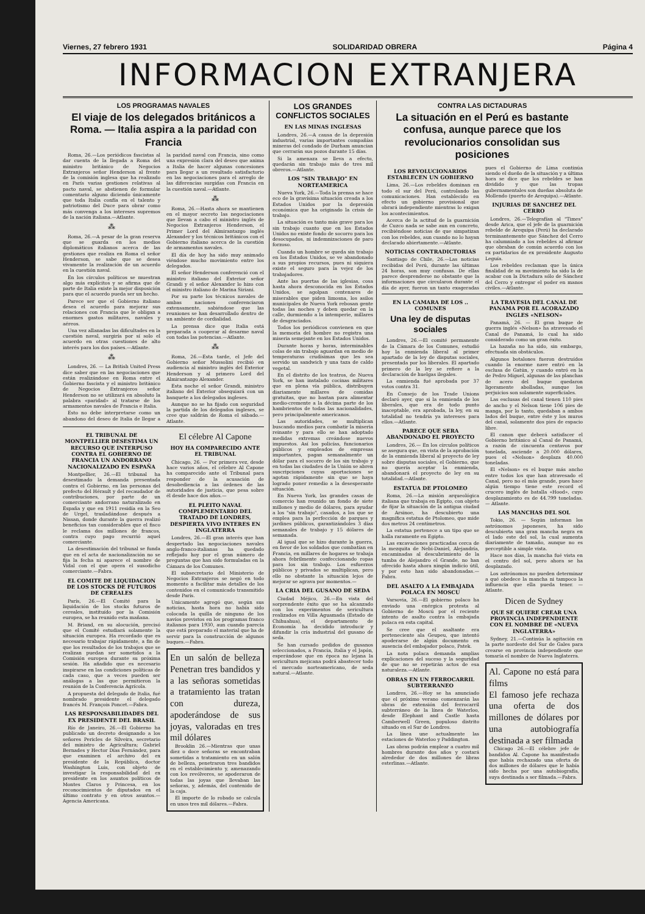Viernes, 27 febrero 1931 SOLIDARIDAD OBRERA Página 4
INFORMACION EXTRANJERA
LOS PROGRAMAS NAVALES
El viaje de los delegados británicos a Roma. — Italia aspira a la paridad con Francia
Roma, 26.—Los periódicos fascistas al dar cuenta de la llegada a Roma del ministro británico de Negocios Extranjeros señor Henderson al frente de la comisión inglesa que ha realizado en París varias gestiones relativas al pacto naval, se abstienen de formular comentario alguno diciendo únicamente que toda Italia confía en el talento y patriotismo del Duce para obrar como más convenga a los intereses supremos de la nación italiana.—Atlante.
⁂
Roma, 26.—A pesar de la gran reserva que se guarda en los medios diplomáticos italianos acerca de las gestiones que realiza en Roma el señor Henderson, se sabe que se desea vivamente la realización de un acuerdo en la cuestión naval.
En los círculos políticos se muestran algo más explícitos y se afirma que de parte de Italia existe la mejor disposición para que el acuerdo pueda ser un hecho.
Parece ser que el Gobierno italiano desea el acuerdo para mejorar sus relaciones con Francia que le obligan a enormes gastos militares, navales y aéreos.
Una vez allanadas las dificultades en la cuestión naval, surgiría por sí solo el acuerdo en otras cuestiones de alto interés para los dos países.—Atlante.
⁂
Londres, 26. — La British United Press dice saber que en las negociaciones que están realizándose en Roma entre el Gobierno fascista y el ministro británico de Negocios Extranjeros señor Henderson no se utilizará en absoluto la palabra «paridad» al tratarse de los armamentos navales de Francia e Italia.
Esto no debe interpretarse como un abandono del deseo de Italia de llegar a la paridad naval con Francia, sino como una expresión clara del deseo que anima a Italia de hacer algunas concesiones para llegar a un resultado satisfactorio en las negociaciones para el arreglo de las diferencias surgidas con Francia en la cuestión naval.—Atlante.
⁂
Roma, 26.—Hasta ahora se mantienen en el mayor secreto las negociaciones que llevan a cabo el ministro inglés de Negocios Extranjeros Henderson, el Primer Lord del Almirantazgo inglés Alexander y los técnicos británicos con el Gobierno italiano acerca de la cuestión de armamentos navales.
El día de hoy ha sido muy animado viéndose mucho movimiento entre los delegados.
El señor Henderson conferenció con el ministro italiano del Exterior señor Grandi y el señor Alexander lo hizo con el ministro italiano de Marina Siriani.
Por su parte los técnicos navales de ambas naciones conferenciaron extensamente, sabiéndose que las reuniones se han desarrollado dentro de un ambiente de cordialidad.
La prensa dice que Italia está preparada a cooperar al desarme naval con todas las potencias.—Atlante.
⁂
Roma, 26.—Esta tarde, el Jefe del Gobierno señor Mussolini recibió en audiencia al ministro inglés del Exterior Henderson y al primero Lord del Almirantazgo Alexander.
Esta noche el señor Grandi, ministro italiano del Exterior obsequiará con un banquete a los delegados ingleses.
Aunque no se ha fijado con seguridad la partida de los delegados ingleses, se cree que saldrán de Roma el sábado.—Atlante.
EL TRIBUNAL DE MONTPELLIER DESESTIMA UN RECURSO QUE INTERPUSO CONTRA EL GOBIERNO DE FRANCIA UN ANDORRANO NACIONALIZADO EN ESPAÑA
Montpellier, 26.—El tribunal ha desestimado la demanda presentada contra el Gobierno, en las personas del prefecto del Hérault y del recaudador de contribuciones, por parte de un comerciante andorrano naturalizado en España y que en 1911 residía en la Seo de Urgel, trasladándose después a Nissan, donde durante la guerra realizó beneficios tan considerables que el fisco le reclama dos millones de francos, contra cuyo pago recurrió aquel comerciante.
La desestimación del tribunal se funda que en el acta de nacionalización no se fija la fecha ni aparece el nombre de Vidal con el que opera el susodicho comerciante.—Fabra.
EL COMITE DE LIQUIDACION DE LOS STOCKS DE FUTUROS DE CEREALES
París, 26.—El Comité para la liquidación de los stocks futuros de cereales, instituído por la Comisión europea, se ha reunido esta mañana.
M. Briand, en su alocución, precisó que el Comité estudiará solamente la situación europea. Ha recordado que es necesario trabajar rápidamente, a fin de que los resultados de los trabajos que se realizan puedan ser sometidos a la Comisión europea durante su próxima sesión. Ha añadido que es necesario inspirarse en las condiciones políticas de cada caso, que a veces pueden ser análogas a las que permitieron la reunión de la Conferencia Agrícola.
A propuesta del delegado de Italia, fué nombrado presidente el delegado francés M. François Poncet.—Fabra.
LAS RESPONSABILIDADES DEL EX PRESIDENTE DEL BRASIL
Río de Janeiro, 26.—El Gobierno ha publicado un decreto designando a los señores Pericles de Silveira, secretario del ministro de Agricultura; Gabriel Bernades y Hector Días Fernández, para que examinen el archivo del ex presidente de la República, doctor Washington Luis, con objeto de investigar la responsabilidad del ex presidente en los asuntos políticos de Montes Claros y Princesa, en los reconocimientos de diputados en el último contrato y en otros asuntos.—Agencia Americana.
El célebre Al Capone
HOY HA COMPARECIDO ANTE EL TRIBUNAL
Chicago, 26. — Por primera vez, desde hace varios años, el célebre Al Capone ha comparecido ante el Tribunal para responder de la acusación de desobediencia a las órdenes de las autoridades de justicia, que pesa sobre él desde hace dos años.—
EL PLEITO NAVAL COMPLEMENTARIO DEL TRATADO DE LONDRES, DESPIERTA VIVO INTERES EN INGLATERRA
Londres, 26.—El gran interés que han despertado las negociaciones navales anglo-franco-italianas ha quedado reflejado hoy por el gran número de preguntas que han sido formuladas en la Cámara de los Comunes.
El subsecretario del Ministerio de Negocios Extranjeros se negó en todo momento a facilitar más detalles de los contenidos en el comunicado transmitido desde París.
Unicamente agregó que, según sus noticias, hasta hora no había sido colocada la quilla de ninguno de los navíos previstos en los programas franco italianos para 1930, aun cuando parecía que está preparado el material que ha de servir para la construcción de algunos buques.—Fabra.
En un salón de belleza Penetran tres bandidos y a las señoras sometidas a tratamiento las tratan con dureza, apoderándose de sus joyas, valoradas en tres mil dólares
Brooklin 26.—Mientras que unas diez o doce señoras se encontraban sometidas a tratamiento en un salón de belleza, penetraron tres bandidos en el establecimiento y, amenazando con los revólveres, se apoderaron de todas las joyas que llevaban las señoras, y, además, del contenido de la caja.
El importe de lo robado se calcula en unos tres mil dólares.—Fabra.
LOS GRANDES CONFLICTOS SOCIALES
EN LAS MINAS INGLESAS
Londres, 26.—A causa de la depresión industrial, varias importantes compañías mineras del condado de Durham anuncian que cerrarán sus pozos durante 15 días.
Si la amenaza se lleva a efecto, quedarán sin trabajo más de tres mil obreros.—Atlante.
LOS "SIN TRABAJO" EN NORTEAMERICA
Nueva York, 26.—Toda la prensa se hace eco de la gravísima situación creada a los Estados Unidos por la depresión económica que ha originado la crisis de trabajo.
La situación es tanto más grave para los sin trabajo cuanto que en los Estados Unidos no existe fondo de socorro para los desocupados, ni indemnizaciones de paro forzoso.
Cuando un hombre se queda sin trabajo en los Estados Unidos, se ve abandonado a sus propios recursos, pues ni siquiera existe el seguro para la vejez de los trabajadores.
Ante las puertas de las iglesias, cosa hasta ahora desconocida en los Estados Unidos, se agolpan centenares de miserables que piden limosna, los asilos municipales de Nueva York rebosan gente todas las noches y deben quedar en la calle, durmiendo a la intemperie, millares de desgraciados.
Todos los periódicos convienen en que la memoria del hombre no registra una miseria semejante en los Estados Unidos.
Durante horas y horas, interminables colas de sin trabajo aguardan en medio de temperaturas crudísimas que les sea servido un sandwich y una taza de caldo vegetal.
En el distrito de los teatros, de Nueva York, se han instalado cocinas militares que en plena vía pública, distribuyen diariamente millares de comidas gratuitas, que no bastan para alimentar medio-cremente a la décima parte de los hambrientos de todas las nacionalidades, pero principalmente americanos.
Las autoridades, se multiplican buscando medios para combatir la miseria reinante y para ello se han adoptado medidas extremas creándose nuevos impuestos. Así los policías, funcionarios públicos y empleados de empresas importantes, pagan semanalmente un dólar para el socorro de los sin trabajo y en todas las ciudades de la Unión se abren suscripciones cuyas aportaciones se agotan rápidamente sin que se haya logrado poner remedio a la desesperante situación.
En Nueva York, las grandes casas de comercio han reunido un fondo de siete millones y medio de dólares, para ayudar a los "sin trabajo", casados, a los que se emplea para la perfección de parques y jardines públicos, garantizándoles 3 días semanales de trabajo y 15 dólares de semanada.
Al igual que se hizo durante la guerra, en favor de los soldados que combatían en Francia, en millares de hogares se trabaja ahora febrilmente confeccionando ropas para los sin trabajo. Los esfuerzos públicos y privados se multiplican, pero ello no obstante la situación lejos de mejorar se agrava por momentos.—
LA CRIA DEL GUSANO DE SEDA
Ciudad Méjico, 26.—En vista del sorprendente éxito que se ha alcanzado con los experimentos de sericultura realizados en Villa Aguamada (Estado de Chihuahua), el departamento de Economía ha decidido introducir y difundir la cría industrial del gusano de seda.
Se han cursado pedidos de gusanos seleccionados, a Francia, Italia y el Japón, esperándose que en época no lejana la sericultura mejicana podrá abastecer todo el mercado norteamericano, de seda natural.—Atlante.
CONTRA LAS DICTADURAS
La situación en el Perú es bastante confusa, aunque parece que los revolucionarios consolidan sus posiciones
LOS REVOLUCIONARIOS ESTABLECEN UN GOBIERNO
Lima, 26.—Los rebeldes dominan en todo el sur del Perú, controlando las comunicaciones. Han establecido en efecto un gobierno provisional que obrará independiente mientras lo exigan los acontecimientos.
Acerca de la actitud de la guarnición de Cuzco nada se sabe aun en concreto, recibiéndose noticias de que simpatizan con los rebeldes, aun cuando no lo hayan declarado abiertamente.—Atlante.
NOTICIAS CONTRADICTORIAS
Santiago de Chile, 26.—Las noticias recibidas del Perú, durante las últimas 24 horas, son muy confusas. De ellas parece desprenderse no obstante que la informaciones que circularon durante el día de ayer, fueron un tanto exageradas pues el Gobierno de Lima continúa siendo el dueño de la situación y a última hora se dice que los rebeldes se han dividido y que las tropas gubernamentales son dueñas absoluta de Mollendo (puerto de Arequipa).—Atlante.
INJURIAS DE SANCHEZ DEL CERRO
Londres, 26.—Telegrafían al "Times" desde Arica, que el jefe de la guarnición rebelde de Arequipa (Perú) ha declarado terminantemente que Sánchez del Cerro ha calumniado a los rebeldes al afirmar que obraban de común acuerdo con los ex partidarios de ex presidente Augusto Leguía.
Los rebeldes reclaman que la única finalidad de su movimiento ha sido la de acabar con la Dictadura sólo de Sánchez del Cerro y entregar el poder en manos civiles.—Atlante.
EN LA CAMARA DE LOS .. COMUNES
Una ley de disputas sociales
Londres, 26.—El comité permanente de la Cámara de los Comunes, estudió hoy la enmienda liberal al primer apartado de la ley de disputas sociales, presentada por los liberales. El apartado primero de la ley se refiere a la declaración de huelgas ilegales.
La enmienda fué aprobada por 37 votos contra 31.
En Consejo de los Trade Unions declaró ayer, que si la enmienda de los liberales, que era de todo punto inaceptable, era aprobada, la ley, en su totalidad no tendría ya intereses para ellos.—Atlante.
PARECE QUE SERA ABANDONADO EL PROYECTO
Londres, 26.— En los círculos políticos se asegura que, en vista de la aprobación de la enmienda liberal al proyecto de ley sobre disputas sociales, el Gobierno, que no quería aceptar la enmienda, abandonará el proyecto de ley en su totalidad.—Atlante.
ESTATUA DE PTOLOMEO
Roma, 26.—La misión arqueológica italiana que trabaja en Egipto, con objeto de fijar la situación de la antigua ciudad de Arsinoe, ha descubierto una magnífica estatua de Ptolomeo, que mide dos metros 24 centímetros.
La estatua pertenece a un tipo que se halla raramente en Egipto.
Las excavaciones practicadas cerca de la mezquita de Nebi-Daniel, Alejandría, encaminadas al descubrimiento de la tumba de Alejandro el Grande, no han ofrecido hasta ahora ningún indicio útil, y por esto han sido abandonadas.—Fabra.
DEL ASALTO A LA EMBAJADA POLACA EN MOSCU
Varsovia, 26.—El gobierno polaco ha enviado una enérgica protesta al Gobierno de Moscú por el reciente intento de asalto contra la embajada polaca en esta capital.
Se cree que el asaltante era perteneciente ala Geupeu, que intentó apoderarse de algún documento en ausencia del embajador polaco, Patek.
La nota polaca demanda amplias explicaciones del suceso y la seguridad de que no se repetirán actos de esa naturaleza.—Atlante.
OBRAS EN UN FERROCARRIL SUBTERRANEO
Londres, 26.—Hoy se ha anunciado que el próximo verano comenzarán las obras de extensión del ferrocarril subterráneo de la línea de Waterloo, desde Elephant and Castle hasta Camberwell Green, populoso distrito situado en el Sur de Londres.
La línea une actualmente las estaciones de Waterloo y Paddington.
Las obras podrán emplear a cuatro mil hombres durante dos años y costará alrededor de dos millones de libras esterlinas.—Atlante.
LA TRAVESIA DEL CANAL DE PANAMA POR EL ACORAZADO INGLES «NELSON»
Panamá, 26. — El gran buque de guerra inglés «Nelson» ha atravesado el Canal de Panamá, lo cual ha sido considerado como un gran éxito.
La hazaña no ha sido, sin embargo, efectuada sin obstáculos.
Algunos botalones fueron destruídos cuando la enorme nave entró en la esclusa de Gatún, y cuando entró en la de Pedro Miguel, algunas de las planchas de acero del buque quedaron ligeramente abolladas, aunque los perjuicios son solamente superficiales.
Las esclusas del canal tienen 110 pies de ancho y el Nelson tiene 106 pies de manga, por lo tanto, quedaban a ambos lados del buque, entre éste y los muros del canal, solamente dos pies de espacio libre.
El canon que deberá satisfacer el Gobierno británico al Canal de Panamá, a razón de cincuenta centavos por tonelada, asciende a 20.000 dólares, pues el «Nelson» desplaza 40.000 toneladas.
El «Nelson» es el buque más ancho entre todos los que han atravesado el Canal, pero no el más grande, pues hace algún tiempo tiene este record el crucero inglés de batalla «Hood», cuyo desplazamiento es de 44.799 toneladas. — Atlante.
LAS MANCHAS DEL SOL
Tokio, 26. — Según informan los astrónomos japoneses, ha sido descubierta una gran mancha negra en el lado este del sol, la cual aumenta diariamente de tamaño, aunque no es perceptible a simple vista.
Hace nos días, la mancha fué vista en el centro del sol, pero ahora se ha desplazado.
Los astrónomos no pueden determinar a qué obedece la mancha ni tampoco la influencia que ella pueda tener. — Atlante.
Dicen de Sydney
QUE SE QUIERE CREAR UNA PROVINCIA INDEPENDIENTE CON EL NOMBRE DE «NUEVA INGLATERRA»
Sydney, 21.—Continúa la agitación en la parte nordeste del Sur de Gales para crearse en provincia independiente que tomaría el nombre de Nueva Inglaterra.
Al. Capone no está para films
El famoso jefe rechaza una oferta de dos millones de dólares por una autobiografía destinada a ser filmada
Chicago 26.—El célebre jefe de bandidos Al. Capone ha manifestado que había rechazado una oferta de dos millones de dólares que le había sido hecha por una autobiografía, suya destinada a ser filmada.—Fabra.